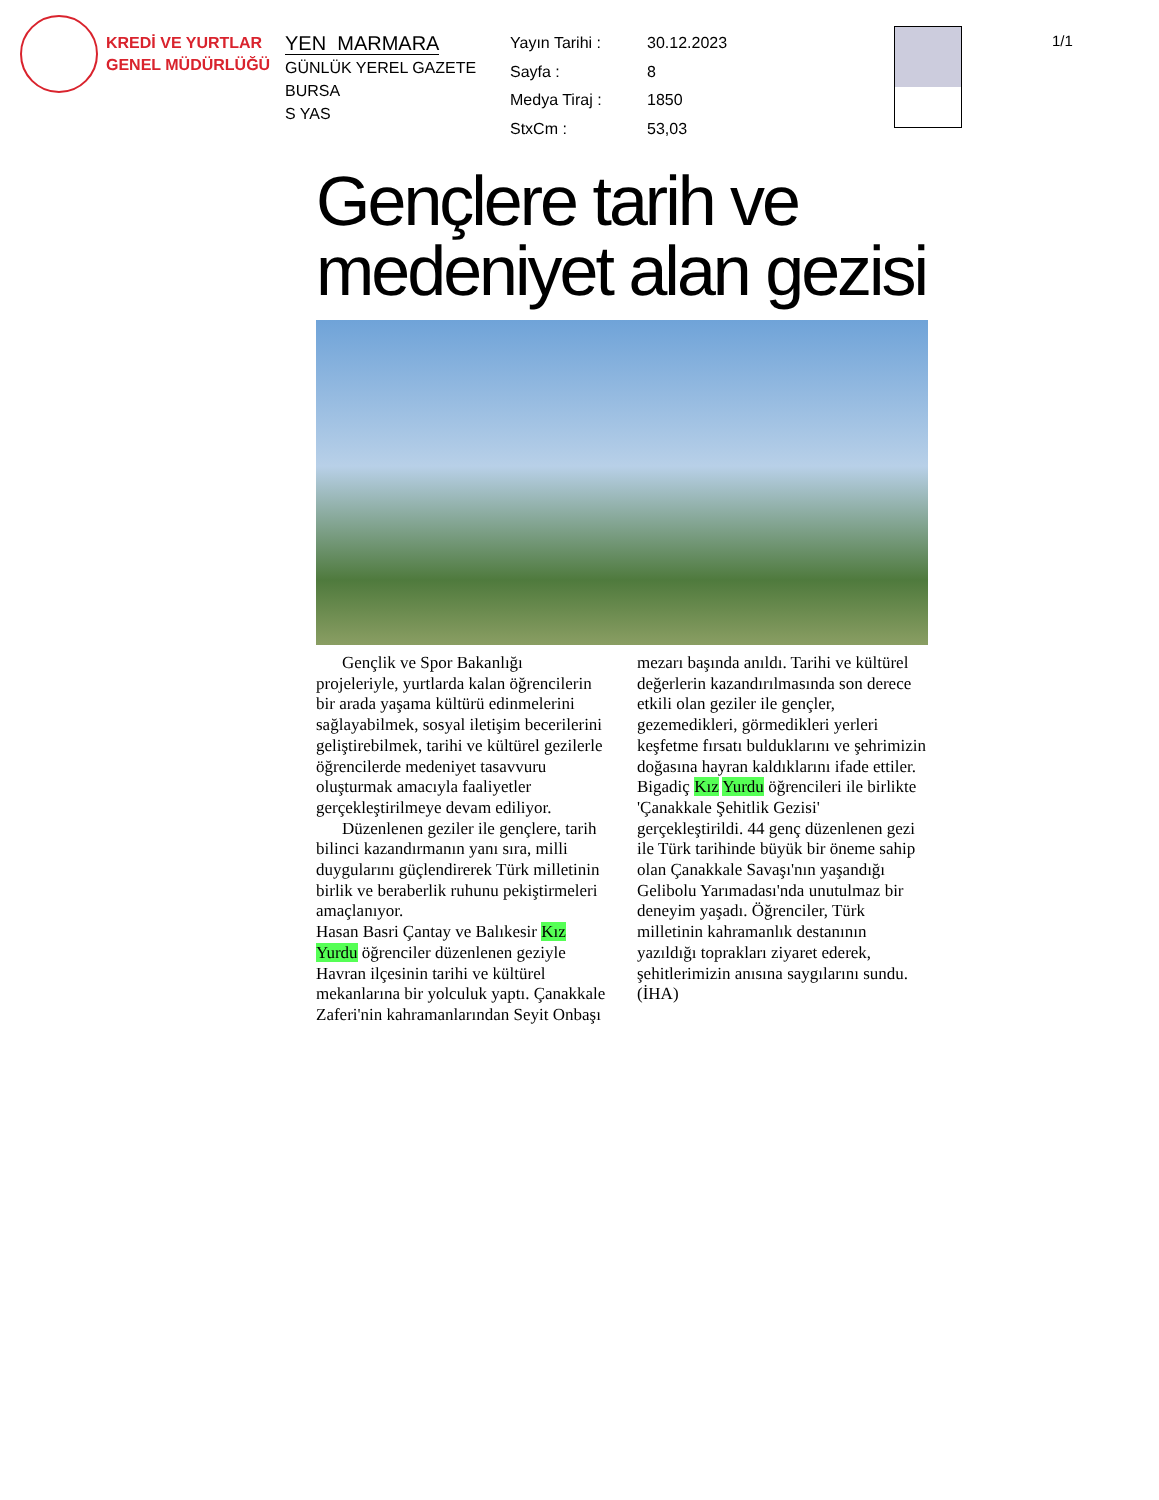KREDİ VE YURTLAR
GENEL MÜDÜRLÜĞÜ
YEN MARMARA
GÜNLÜK YEREL GAZETE
BURSA
S YAS
| Yayın Tarihi : | 30.12.2023 |
| Sayfa : | 8 |
| Medya Tiraj : | 1850 |
| StxCm : | 53,03 |
1/1
Gençlere tarih ve medeniyet alan gezisi
Gençlik ve Spor Bakanlığı projeleriyle, yurtlarda kalan öğrencilerin bir arada yaşama kültürü edinmelerini sağlayabilmek, sosyal iletişim becerilerini geliştirebilmek, tarihi ve kültürel gezilerle öğrencilerde medeniyet tasavvuru oluşturmak amacıyla faaliyetler gerçekleştirilmeye devam ediliyor.
Düzenlenen geziler ile gençlere, tarih bilinci kazandırmanın yanı sıra, milli duygularını güçlendirerek Türk milletinin birlik ve beraberlik ruhunu pekiştirmeleri amaçlanıyor.
Hasan Basri Çantay ve Balıkesir Kız Yurdu öğrenciler düzenlenen geziyle Havran ilçesinin tarihi ve kültürel mekanlarına bir yolculuk yaptı. Çanakkale Zaferi'nin kahramanlarından Seyit Onbaşı mezarı başında anıldı. Tarihi ve kültürel değerlerin kazandırılmasında son derece etkili olan geziler ile gençler, gezemedikleri, görmedikleri yerleri keşfetme fırsatı bulduklarını ve şehrimizin doğasına hayran kaldıklarını ifade ettiler. Bigadiç Kız Yurdu öğrencileri ile birlikte 'Çanakkale Şehitlik Gezisi' gerçekleştirildi. 44 genç düzenlenen gezi ile Türk tarihinde büyük bir öneme sahip olan Çanakkale Savaşı'nın yaşandığı Gelibolu Yarımadası'nda unutulmaz bir deneyim yaşadı. Öğrenciler, Türk milletinin kahramanlık destanının yazıldığı toprakları ziyaret ederek, şehitlerimizin anısına saygılarını sundu. (İHA)